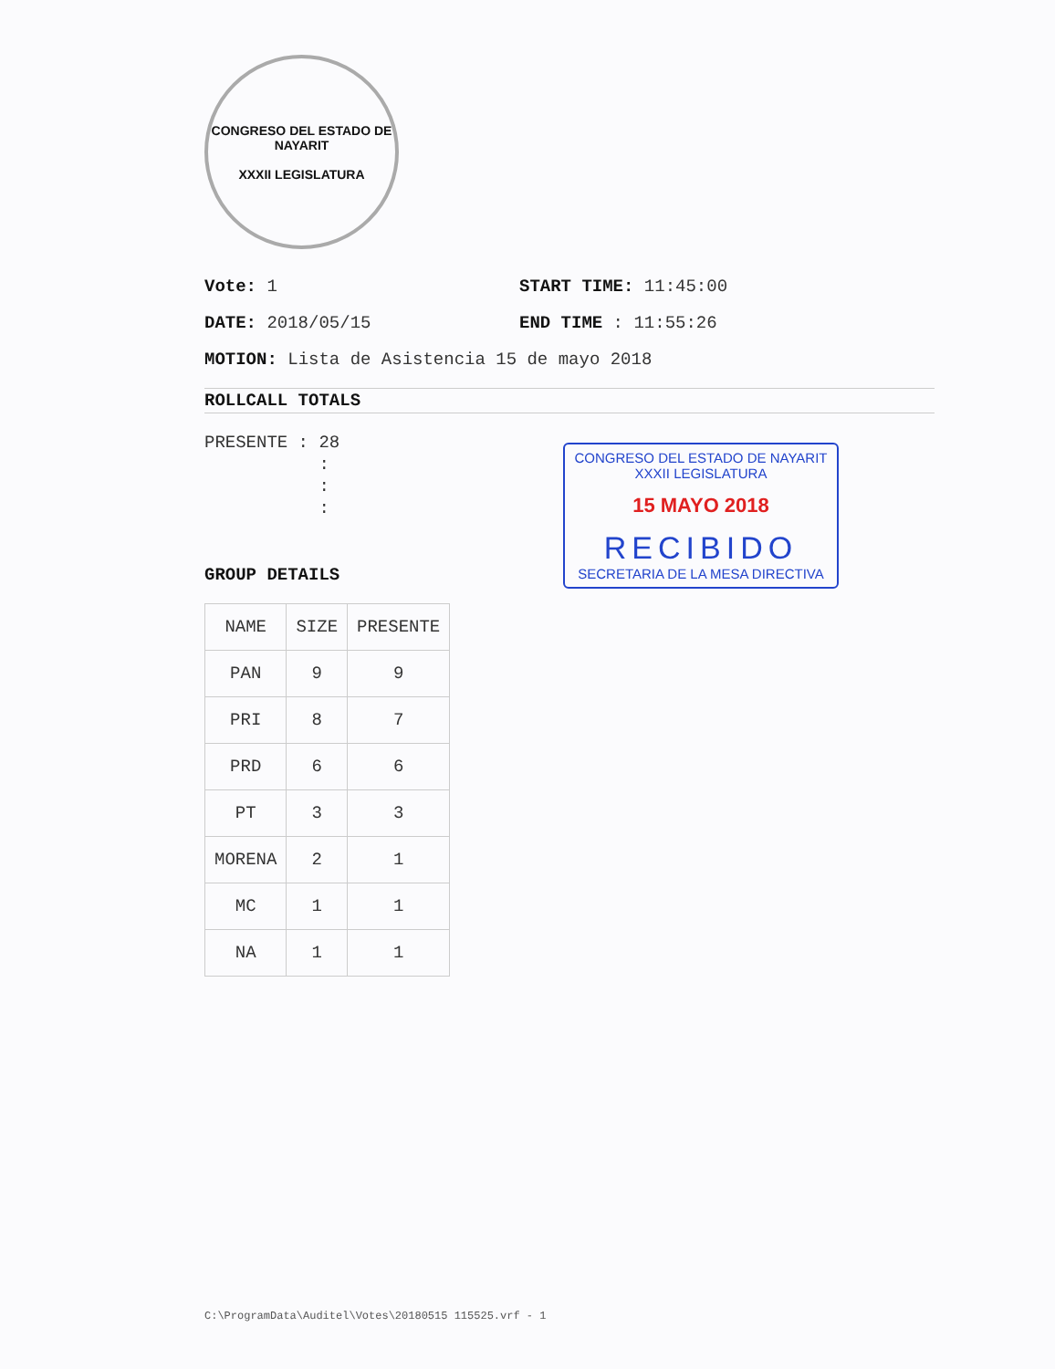CONGRESO DEL ESTADO DE NAYARIT
XXXII LEGISLATURA
Vote: 1 START TIME: 11:45:00
DATE: 2018/05/15 END TIME : 11:55:26
MOTION: Lista de Asistencia 15 de mayo 2018
ROLLCALL TOTALS
PRESENTE : 28
:
:
:
GROUP DETAILS
| NAME | SIZE | PRESENTE |
| --- | --- | --- |
| PAN | 9 | 9 |
| PRI | 8 | 7 |
| PRD | 6 | 6 |
| PT | 3 | 3 |
| MORENA | 2 | 1 |
| MC | 1 | 1 |
| NA | 1 | 1 |
CONGRESO DEL ESTADO DE NAYARIT
XXXII LEGISLATURA
15 MAYO 2018
RECIBIDO
SECRETARIA DE LA MESA DIRECTIVA
C:\ProgramData\Auditel\Votes\20180515 115525.vrf - 1